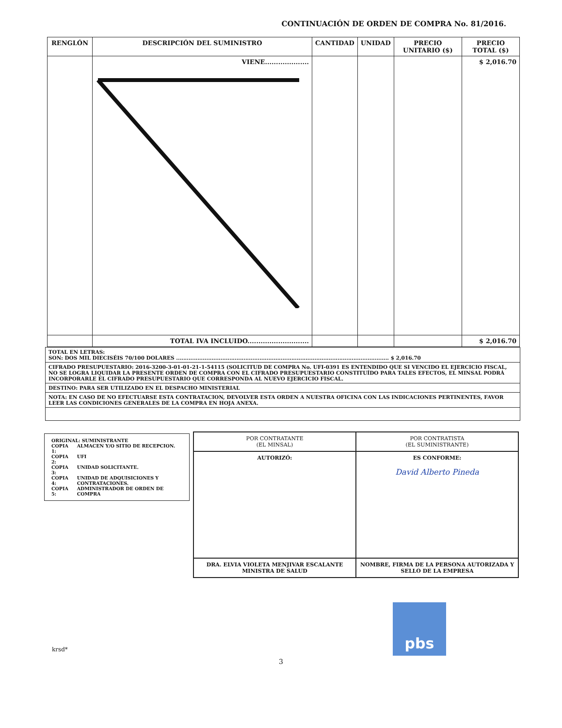CONTINUACIÓN DE ORDEN DE COMPRA No. 81/2016.
| RENGLÓN | DESCRIPCIÓN DEL SUMINISTRO | CANTIDAD | UNIDAD | PRECIO UNITARIO ($) | PRECIO TOTAL ($) |
| --- | --- | --- | --- | --- | --- |
| | VIENE.................... | | | | $ 2,016.70 |
| | TOTAL IVA INCLUIDO............................ | | | | $ 2,016.70 |
TOTAL EN LETRAS:
SON: DOS MIL DIECISÉIS 70/100 DOLARES ........................................................................................................................ $ 2,016.70
CIFRADO PRESUPUESTARIO: 2016-3200-3-01-01-21-1-54115 (SOLICITUD DE COMPRA No. UFI-0391 ES ENTENDIDO QUE SI VENCIDO EL EJERCICIO FISCAL, NO SE LOGRA LIQUIDAR LA PRESENTE ORDEN DE COMPRA CON EL CIFRADO PRESUPUESTARIO CONSTITUÍDO PARA TALES EFECTOS, EL MINSAL PODRÁ INCORPORARLE EL CIFRADO PRESUPUESTARIO QUE CORRESPONDA AL NUEVO EJERCICIO FISCAL.
DESTINO: PARA SER UTILIZADO EN EL DESPACHO MINISTERIAL
NOTA: EN CASO DE NO EFECTUARSE ESTA CONTRATACION, DEVOLVER ESTA ORDEN A NUESTRA OFICINA CON LAS INDICACIONES PERTINENTES, FAVOR LEER LAS CONDICIONES GENERALES DE LA COMPRA EN HOJA ANEXA.
ORIGINAL: SUMINISTRANTE
| COPIA 1: | ALMACEN Y/O SITIO DE RECEPCION. |
| COPIA 2: | UFI |
| COPIA 3: | UNIDAD SOLICITANTE. |
| COPIA 4: | UNIDAD DE ADQUISICIONES Y CONTRATACIONES. |
| COPIA 5: | ADMINISTRADOR DE ORDEN DE COMPRA |
| POR CONTRATANTE (EL MINSAL) | POR CONTRATISTA (EL SUMINISTRANTE) |
| AUTORIZÓ: | ES CONFORME: David Alberto Pineda |
| DRA. ELVIA VIOLETA MENJIVAR ESCALANTE MINISTRA DE SALUD | NOMBRE, FIRMA DE LA PERSONA AUTORIZADA Y SELLO DE LA EMPRESA |
pbs
krsd*
3